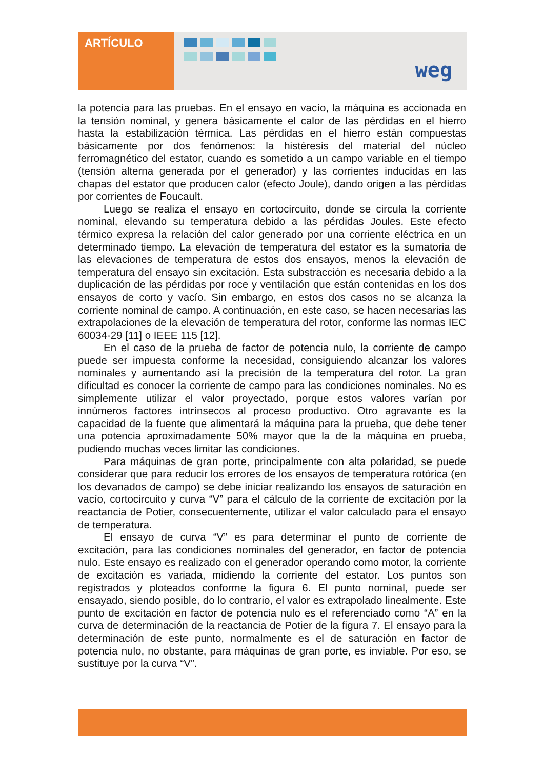ARTÍCULO
weg
la potencia para las pruebas. En el ensayo en vacío, la máquina es accionada en la tensión nominal, y genera básicamente el calor de las pérdidas en el hierro hasta la estabilización térmica. Las pérdidas en el hierro están compuestas básicamente por dos fenómenos: la histéresis del material del núcleo ferromagnético del estator, cuando es sometido a un campo variable en el tiempo (tensión alterna generada por el generador) y las corrientes inducidas en las chapas del estator que producen calor (efecto Joule), dando origen a las pérdidas por corrientes de Foucault.
Luego se realiza el ensayo en cortocircuito, donde se circula la corriente nominal, elevando su temperatura debido a las pérdidas Joules. Este efecto térmico expresa la relación del calor generado por una corriente eléctrica en un determinado tiempo. La elevación de temperatura del estator es la sumatoria de las elevaciones de temperatura de estos dos ensayos, menos la elevación de temperatura del ensayo sin excitación. Esta substracción es necesaria debido a la duplicación de las pérdidas por roce y ventilación que están contenidas en los dos ensayos de corto y vacío. Sin embargo, en estos dos casos no se alcanza la corriente nominal de campo. A continuación, en este caso, se hacen necesarias las extrapolaciones de la elevación de temperatura del rotor, conforme las normas IEC 60034-29 [11] o IEEE 115 [12].
En el caso de la prueba de factor de potencia nulo, la corriente de campo puede ser impuesta conforme la necesidad, consiguiendo alcanzar los valores nominales y aumentando así la precisión de la temperatura del rotor. La gran dificultad es conocer la corriente de campo para las condiciones nominales. No es simplemente utilizar el valor proyectado, porque estos valores varían por innúmeros factores intrínsecos al proceso productivo. Otro agravante es la capacidad de la fuente que alimentará la máquina para la prueba, que debe tener una potencia aproximadamente 50% mayor que la de la máquina en prueba, pudiendo muchas veces limitar las condiciones.
Para máquinas de gran porte, principalmente con alta polaridad, se puede considerar que para reducir los errores de los ensayos de temperatura rotórica (en los devanados de campo) se debe iniciar realizando los ensayos de saturación en vacío, cortocircuito y curva “V” para el cálculo de la corriente de excitación por la reactancia de Potier, consecuentemente, utilizar el valor calculado para el ensayo de temperatura.
El ensayo de curva “V” es para determinar el punto de corriente de excitación, para las condiciones nominales del generador, en factor de potencia nulo. Este ensayo es realizado con el generador operando como motor, la corriente de excitación es variada, midiendo la corriente del estator. Los puntos son registrados y ploteados conforme la figura 6. El punto nominal, puede ser ensayado, siendo posible, do lo contrario, el valor es extrapolado linealmente. Este punto de excitación en factor de potencia nulo es el referenciado como “A” en la curva de determinación de la reactancia de Potier de la figura 7. El ensayo para la determinación de este punto, normalmente es el de saturación en factor de potencia nulo, no obstante, para máquinas de gran porte, es inviable. Por eso, se sustituye por la curva “V”.